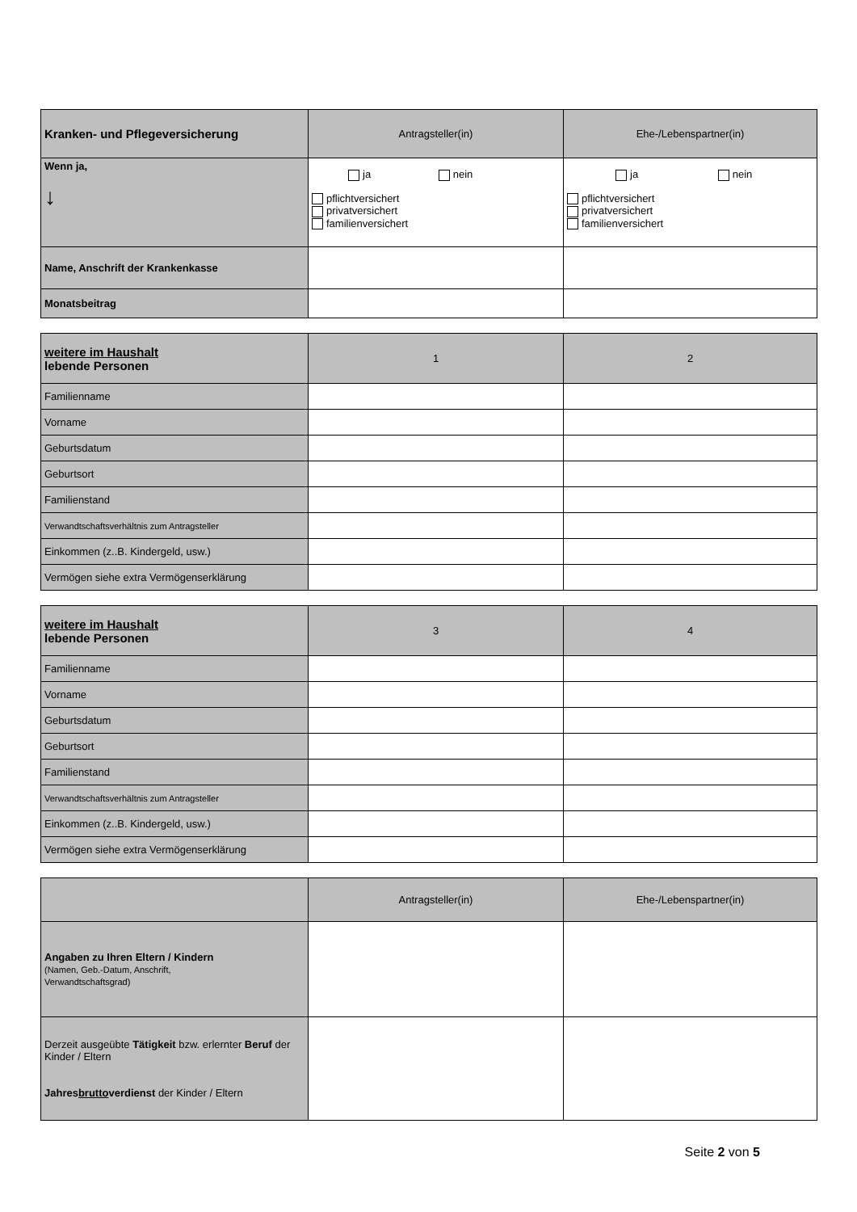| Kranken- und Pflegeversicherung | Antragsteller(in) | Ehe-/Lebenspartner(in) |
| Wenn ja, ↓ | ja nein pflichtversichert privatversichert familienversichert | ja nein pflichtversichert privatversichert familienversichert |
| Name, Anschrift der Krankenkasse | | |
| Monatsbeitrag | | |
| weitere im Haushalt lebende Personen | 1 | 2 |
| Familienname | | |
| Vorname | | |
| Geburtsdatum | | |
| Geburtsort | | |
| Familienstand | | |
| Verwandtschaftsverhältnis zum Antragsteller | | |
| Einkommen (z..B. Kindergeld, usw.) | | |
| Vermögen siehe extra Vermögenserklärung | | |
| weitere im Haushalt lebende Personen | 3 | 4 |
| Familienname | | |
| Vorname | | |
| Geburtsdatum | | |
| Geburtsort | | |
| Familienstand | | |
| Verwandtschaftsverhältnis zum Antragsteller | | |
| Einkommen (z..B. Kindergeld, usw.) | | |
| Vermögen siehe extra Vermögenserklärung | | |
| | Antragsteller(in) | Ehe-/Lebenspartner(in) |
| Angaben zu Ihren Eltern / Kindern (Namen, Geb.-Datum, Anschrift, Verwandtschaftsgrad) | | |
| Derzeit ausgeübte Tätigkeit bzw. erlernter Beruf der Kinder / Eltern Jahres brutto verdienst der Kinder / Eltern | | |
Seite 2 von 5